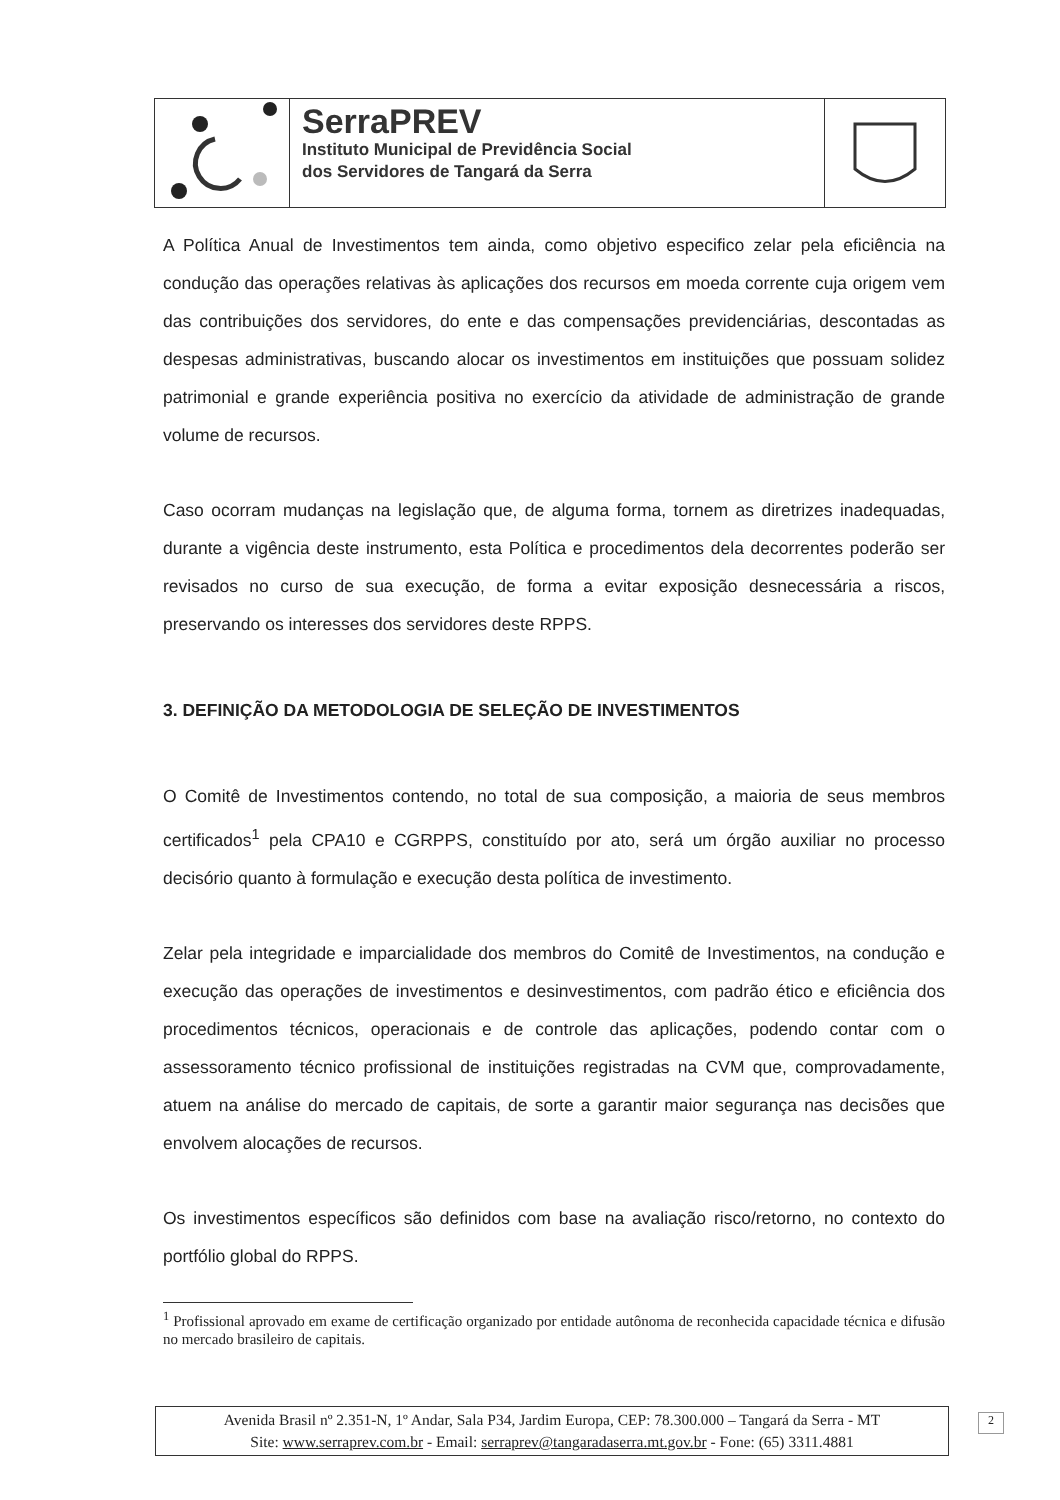SerraPREV
Instituto Municipal de Previdência Social
dos Servidores de Tangará da Serra
A Política Anual de Investimentos tem ainda, como objetivo especifico zelar pela eficiência na condução das operações relativas às aplicações dos recursos em moeda corrente cuja origem vem das contribuições dos servidores, do ente e das compensações previdenciárias, descontadas as despesas administrativas, buscando alocar os investimentos em instituições que possuam solidez patrimonial e grande experiência positiva no exercício da atividade de administração de grande volume de recursos.
Caso ocorram mudanças na legislação que, de alguma forma, tornem as diretrizes inadequadas, durante a vigência deste instrumento, esta Política e procedimentos dela decorrentes poderão ser revisados no curso de sua execução, de forma a evitar exposição desnecessária a riscos, preservando os interesses dos servidores deste RPPS.
3. DEFINIÇÃO DA METODOLOGIA DE SELEÇÃO DE INVESTIMENTOS
O Comitê de Investimentos contendo, no total de sua composição, a maioria de seus membros certificados<sup>1</sup> pela CPA10 e CGRPPS, constituído por ato, será um órgão auxiliar no processo decisório quanto à formulação e execução desta política de investimento.
Zelar pela integridade e imparcialidade dos membros do Comitê de Investimentos, na condução e execução das operações de investimentos e desinvestimentos, com padrão ético e eficiência dos procedimentos técnicos, operacionais e de controle das aplicações, podendo contar com o assessoramento técnico profissional de instituições registradas na CVM que, comprovadamente, atuem na análise do mercado de capitais, de sorte a garantir maior segurança nas decisões que envolvem alocações de recursos.
Os investimentos específicos são definidos com base na avaliação risco/retorno, no contexto do portfólio global do RPPS.
<sup>1</sup> Profissional aprovado em exame de certificação organizado por entidade autônoma de reconhecida capacidade técnica e difusão no mercado brasileiro de capitais.
Avenida Brasil nº 2.351-N, 1º Andar, Sala P34, Jardim Europa, CEP: 78.300.000 – Tangará da Serra - MT
Site: www.serraprev.com.br - Email: serraprev@tangaradaserra.mt.gov.br - Fone: (65) 3311.4881
2